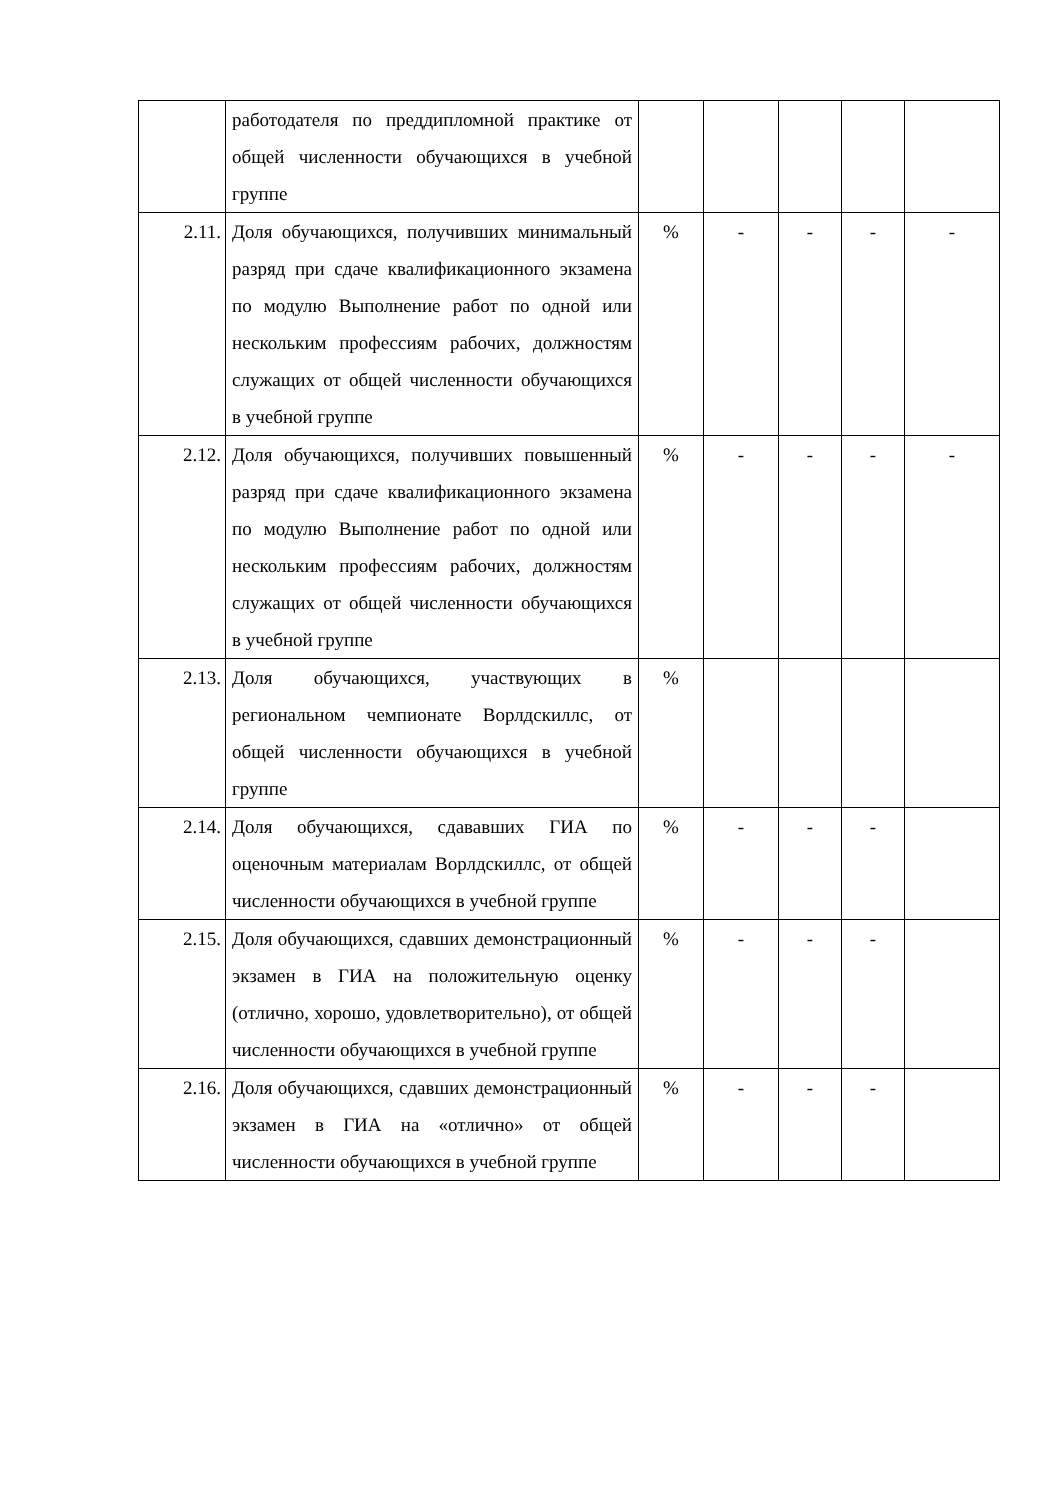| | работодателя по преддипломной практике от общей численности обучающихся в учебной группе | | | | | |
| 2.11. | Доля обучающихся, получивших минимальный разряд при сдаче квалификационного экзамена по модулю Выполнение работ по одной или нескольким профессиям рабочих, должностям служащих от общей численности обучающихся в учебной группе | % | - | - | - | - |
| 2.12. | Доля обучающихся, получивших повышенный разряд при сдаче квалификационного экзамена по модулю Выполнение работ по одной или нескольким профессиям рабочих, должностям служащих от общей численности обучающихся в учебной группе | % | - | - | - | - |
| 2.13. | Доля обучающихся, участвующих в региональном чемпионате Ворлдскиллс, от общей численности обучающихся в учебной группе | % | | | | |
| 2.14. | Доля обучающихся, сдававших ГИА по оценочным материалам Ворлдскиллс, от общей численности обучающихся в учебной группе | % | - | - | - | |
| 2.15. | Доля обучающихся, сдавших демонстрационный экзамен в ГИА на положительную оценку (отлично, хорошо, удовлетворительно), от общей численности обучающихся в учебной группе | % | - | - | - | |
| 2.16. | Доля обучающихся, сдавших демонстрационный экзамен в ГИА на «отлично» от общей численности обучающихся в учебной группе | % | - | - | - | |